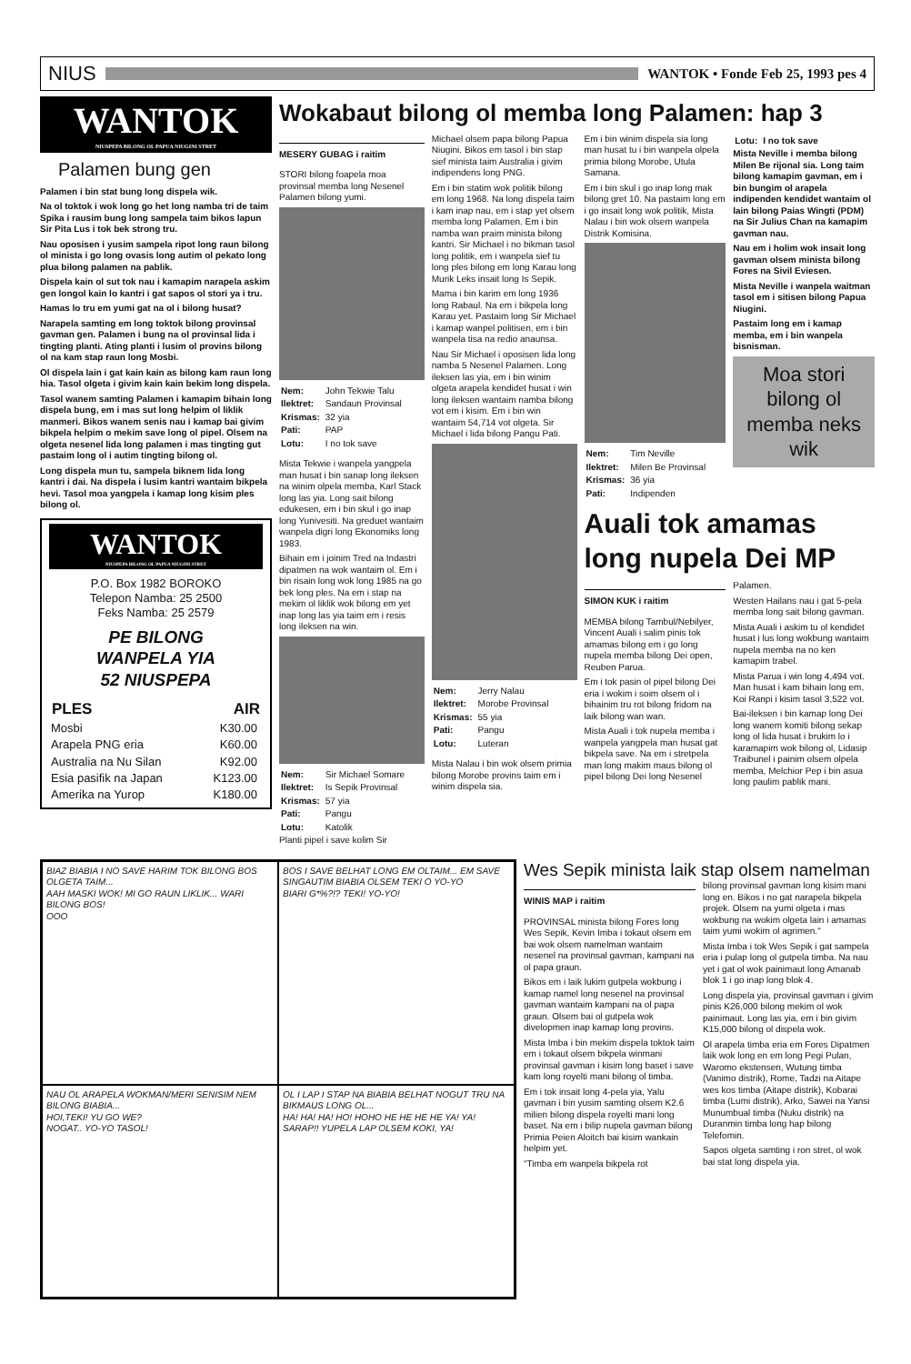NIUS WANTOK • Fonde Feb 25, 1993 pes 4
WANTOK
NIUSPEPA BILONG OL PAPUA NIUGINI STRET
Palamen bung gen
Palamen i bin stat bung long dispela wik.
Na ol toktok i wok long go het long namba tri de taim Spika i rausim bung long sampela taim bikos lapun Sir Pita Lus i tok bek strong tru.
Nau oposisen i yusim sampela ripot long raun bilong ol minista i go long ovasis long autim ol pekato long plua bilong palamen na pablik.
Dispela kain ol sut tok nau i kamapim narapela askim gen longol kain lo kantri i gat sapos ol stori ya i tru.
Hamas lo tru em yumi gat na ol i bilong husat?
Narapela samting em long toktok bilong provinsal gavman gen. Palamen i bung na ol provinsal lida i tingting planti. Ating planti i lusim ol provins bilong ol na kam stap raun long Mosbi.
Ol dispela lain i gat kain kain as bilong kam raun long hia. Tasol olgeta i givim kain kain bekim long dispela.
Tasol wanem samting Palamen i kamapim bihain long dispela bung, em i mas sut long helpim ol liklik manmeri. Bikos wanem senis nau i kamap bai givim bikpela helpim o mekim save long ol pipel. Olsem na olgeta nesenel lida long palamen i mas tingting gut pastaim long ol i autim tingting bilong ol.
Long dispela mun tu, sampela biknem lida long kantri i dai. Na dispela i lusim kantri wantaim bikpela hevi. Tasol moa yangpela i kamap long kisim ples bilong ol.
WANTOK
NIUSPEPA BILONG OL PAPUA NIUGINI STRET
P.O. Box 1982 BOROKO
Telepon Namba: 25 2500
Feks Namba: 25 2579
PE BILONG
WANPELA YIA
52 NIUSPEPA
| PLES | AIR |
| --- | --- |
| Mosbi | K30.00 |
| Arapela PNG eria | K60.00 |
| Australia na Nu Silan | K92.00 |
| Esia pasifik na Japan | K123.00 |
| Amerika na Yurop | K180.00 |
Wokabaut bilong ol memba long Palamen: hap 3
MESERY GUBAG i raitim
STORI bilong foapela moa provinsal memba long Nesenel Palamen bilong yumi.
| Nem: | John Tekwie Talu |
| Ilektret: | Sandaun Provinsal |
| Krismas: | 32 yia |
| Pati: | PAP |
| Lotu: | I no tok save |
Mista Tekwie i wanpela yangpela man husat i bin sanap long ileksen na winim olpela memba, Karl Stack long las yia. Long sait bilong edukesen, em i bin skul i go inap long Yunivesiti. Na greduet wantaim wanpela digri long Ekonomiks long 1983.
Bihain em i joinim Tred na Indastri dipatmen na wok wantaim ol. Em i bin risain long wok long 1985 na go bek long ples. Na em i stap na mekim ol liklik wok bilong em yet inap long las yia taim em i resis long ileksen na win.
| Nem: | Sir Michael Somare |
| Ilektret: | Is Sepik Provinsal |
| Krismas: | 57 yia |
| Pati: | Pangu |
| Lotu: | Katolik |
Planti pipel i save kolim Sir
Michael olsem papa bilong Papua Niugini. Bikos em tasol i bin stap sief minista taim Australia i givim indipendens long PNG.
Em i bin statim wok politik bilong em long 1968. Na long dispela taim i kam inap nau, em i stap yet olsem memba long Palamen. Em i bin namba wan praim minista bilong kantri. Sir Michael i no bikman tasol long politik, em i wanpela sief tu long ples bilong em long Karau long Murik Leks insait long Is Sepik.
Mama i bin karim em long 1936 long Rabaul. Na em i bikpela long Karau yet. Pastaim long Sir Michael i kamap wanpel politisen, em i bin wanpela tisa na redio anaunsa.
Nau Sir Michael i oposisen lida long namba 5 Nesenel Palamen. Long ileksen las yia, em i bin winim olgeta arapela kendidet husat i win long ileksen wantaim namba bilong vot em i kisim. Em i bin win wantaim 54,714 vot olgeta. Sir Michael i lida bilong Pangu Pati.
| Nem: | Jerry Nalau |
| Ilektret: | Morobe Provinsal |
| Krismas: | 55 yia |
| Pati: | Pangu |
| Lotu: | Luteran |
Mista Nalau i bin wok olsem primia bilong Morobe provins taim em i winim dispela sia.
Em i bin winim dispela sia long man husat tu i bin wanpela olpela primia bilong Morobe, Utula Samana.
Em i bin skul i go inap long mak bilong gret 10. Na pastaim long em i go insait long wok politik, Mista Nalau i bin wok olsem wanpela Distrik Komisina.
| Nem: | Tim Neville |
| Ilektret: | Milen Be Provinsal |
| Krismas: | 36 yia |
| Pati: | Indipenden |
| Lotu: | I no tok save |
Mista Neville i memba bilong Milen Be rijonal sia. Long taim bilong kamapim gavman, em i bin bungim ol arapela indipenden kendidet wantaim ol lain bilong Paias Wingti (PDM) na Sir Julius Chan na kamapim gavman nau.
Nau em i holim wok insait long gavman olsem minista bilong Fores na Sivil Eviesen.
Mista Neville i wanpela waitman tasol em i sitisen bilong Papua Niugini.
Pastaim long em i kamap memba, em i bin wanpela bisnisman.
Moa stori bilong ol memba neks wik
Auali tok amamas long nupela Dei MP
SIMON KUK i raitim
MEMBA bilong Tambul/Nebilyer, Vincent Auali i salim pinis tok amamas bilong em i go long nupela memba bilong Dei open, Reuben Parua.
Em i tok pasin ol pipel bilong Dei eria i wokim i soim olsem ol i bihainim tru rot bilong fridom na laik bilong wan wan.
Mista Auali i tok nupela memba i wanpela yangpela man husat gat bikpela save. Na em i stretpela man long makim maus bilong ol pipel bilong Dei long Nesenel
Palamen.
Westen Hailans nau i gat 5-pela memba long sait bilong gavman.
Mista Auali i askim tu ol kendidet husat i lus long wokbung wantaim nupela memba na no ken kamapim trabel.
Mista Parua i win long 4,494 vot. Man husat i kam bihain long em, Koi Ranpi i kisim tasol 3,522 vot.
Bai-ileksen i bin kamap long Dei long wanem komiti bilong sekap long ol lida husat i brukim lo i karamapim wok bilong ol, Lidasip Traibunel i painim olsem olpela memba, Melchior Pep i bin asua long paulim pablik mani.
BIAZ BIABIA I NO SAVE HARIM TOK BILONG BOS OLGETA TAIM...
AAH MASKI WOK! MI GO RAUN LIKLIK... WARI BILONG BOS!
OOO
BOS I SAVE BELHAT LONG EM OLTAIM... EM SAVE SINGAUTIM BIABIA OLSEM TEKI O YO-YO
BIARI G*%?!? TEKI! YO-YO!
NAU OL ARAPELA WOKMAN/MERI SENISIM NEM BILONG BIABIA...
HOI,TEKI! YU GO WE?
NOGAT.. YO-YO TASOL!
OL I LAP I STAP NA BIABIA BELHAT NOGUT TRU NA BIKMAUS LONG OL...
HA! HA! HA! HO! HOHO HE HE HE HE YA! YA!
SARAP!! YUPELA LAP OLSEM KOKI, YA!
Wes Sepik minista laik stap olsem namelman
WINIS MAP i raitim
PROVINSAL minista bilong Fores long Wes Sepik, Kevin Imba i tokaut olsem em bai wok olsem namelman wantaim nesenel na provinsal gavman, kampani na ol papa graun.
Bikos em i laik lukim gutpela wokbung i kamap namel long nesenel na provinsal gavman wantaim kampani na ol papa graun. Olsem bai ol gutpela wok divelopmen inap kamap long provins.
Mista Imba i bin mekim dispela toktok taim em i tokaut olsem bikpela winmani provinsal gavman i kisim long baset i save kam long royelti mani bilong ol timba.
Em i tok insait long 4-pela yia, Yalu gavman i bin yusim samting olsem K2.6 milien bilong dispela royelti mani long baset. Na em i bilip nupela gavman bilong Primia Peien Aloitch bai kisim wankain helpim yet.
"Timba em wanpela bikpela rot
bilong provinsal gavman long kisim mani long en. Bikos i no gat narapela bikpela projek. Olsem na yumi olgeta i mas wokbung na wokim olgeta lain i amamas taim yumi wokim ol agrimen."
Mista Imba i tok Wes Sepik i gat sampela eria i pulap long ol gutpela timba. Na nau yet i gat ol wok painimaut long Amanab blok 1 i go inap long blok 4.
Long dispela yia, provinsal gavman i givim pinis K26,000 bilong mekim ol wok painimaut. Long las yia, em i bin givim K15,000 bilong ol dispela wok.
Ol arapela timba eria em Fores Dipatmen laik wok long en em long Pegi Pulan, Waromo ekstensen, Wutung timba (Vanimo distrik), Rome, Tadzi na Aitape wes kos timba (Aitape distrik), Kobarai timba (Lumi distrik), Arko, Sawei na Yansi Munumbual timba (Nuku distrik) na Duranmin timba long hap bilong Telefomin.
Sapos olgeta samting i ron stret, ol wok bai stat long dispela yia.